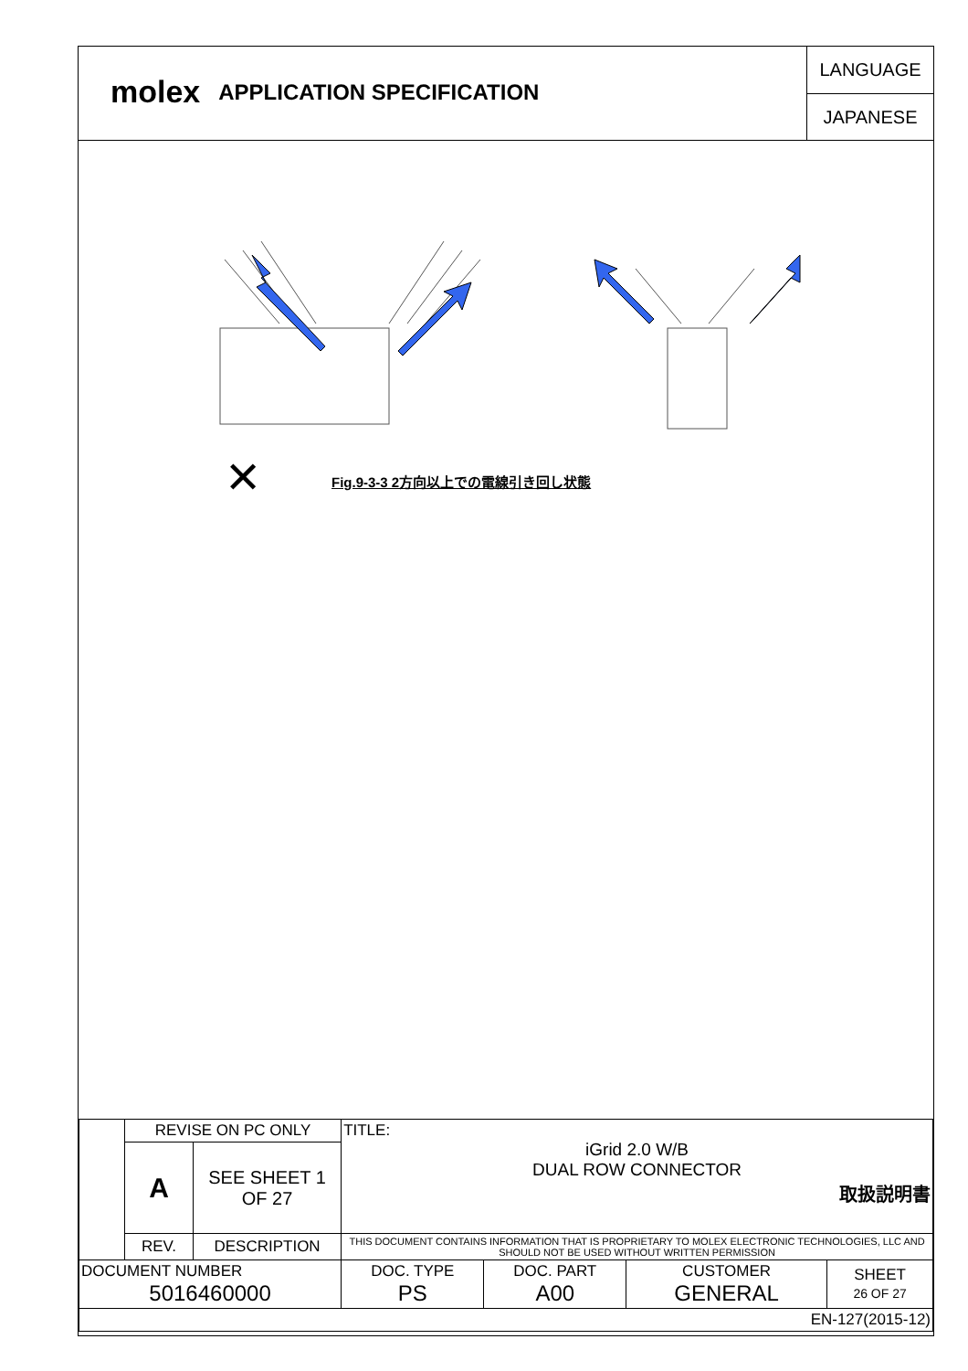molex
APPLICATION SPECIFICATION
LANGUAGE
JAPANESE
✕
Fig.9-3-3 2方向以上での電線引き回し状態
| | REVISE ON PC ONLY | | TITLE: iGrid 2.0 W/B DUAL ROW CONNECTOR 取扱説明書 | | | |
| | A | SEE SHEET 1 OF 27 | | | | |
| | REV. | DESCRIPTION | THIS DOCUMENT CONTAINS INFORMATION THAT IS PROPRIETARY TO MOLEX ELECTRONIC TECHNOLOGIES, LLC AND SHOULD NOT BE USED WITHOUT WRITTEN PERMISSION | | | |
| DOCUMENT NUMBER 5016460000 | | | DOC. TYPE PS | DOC. PART A00 | CUSTOMER GENERAL | SHEET 26 OF 27 |
| EN-127(2015-12) | | | | | | |